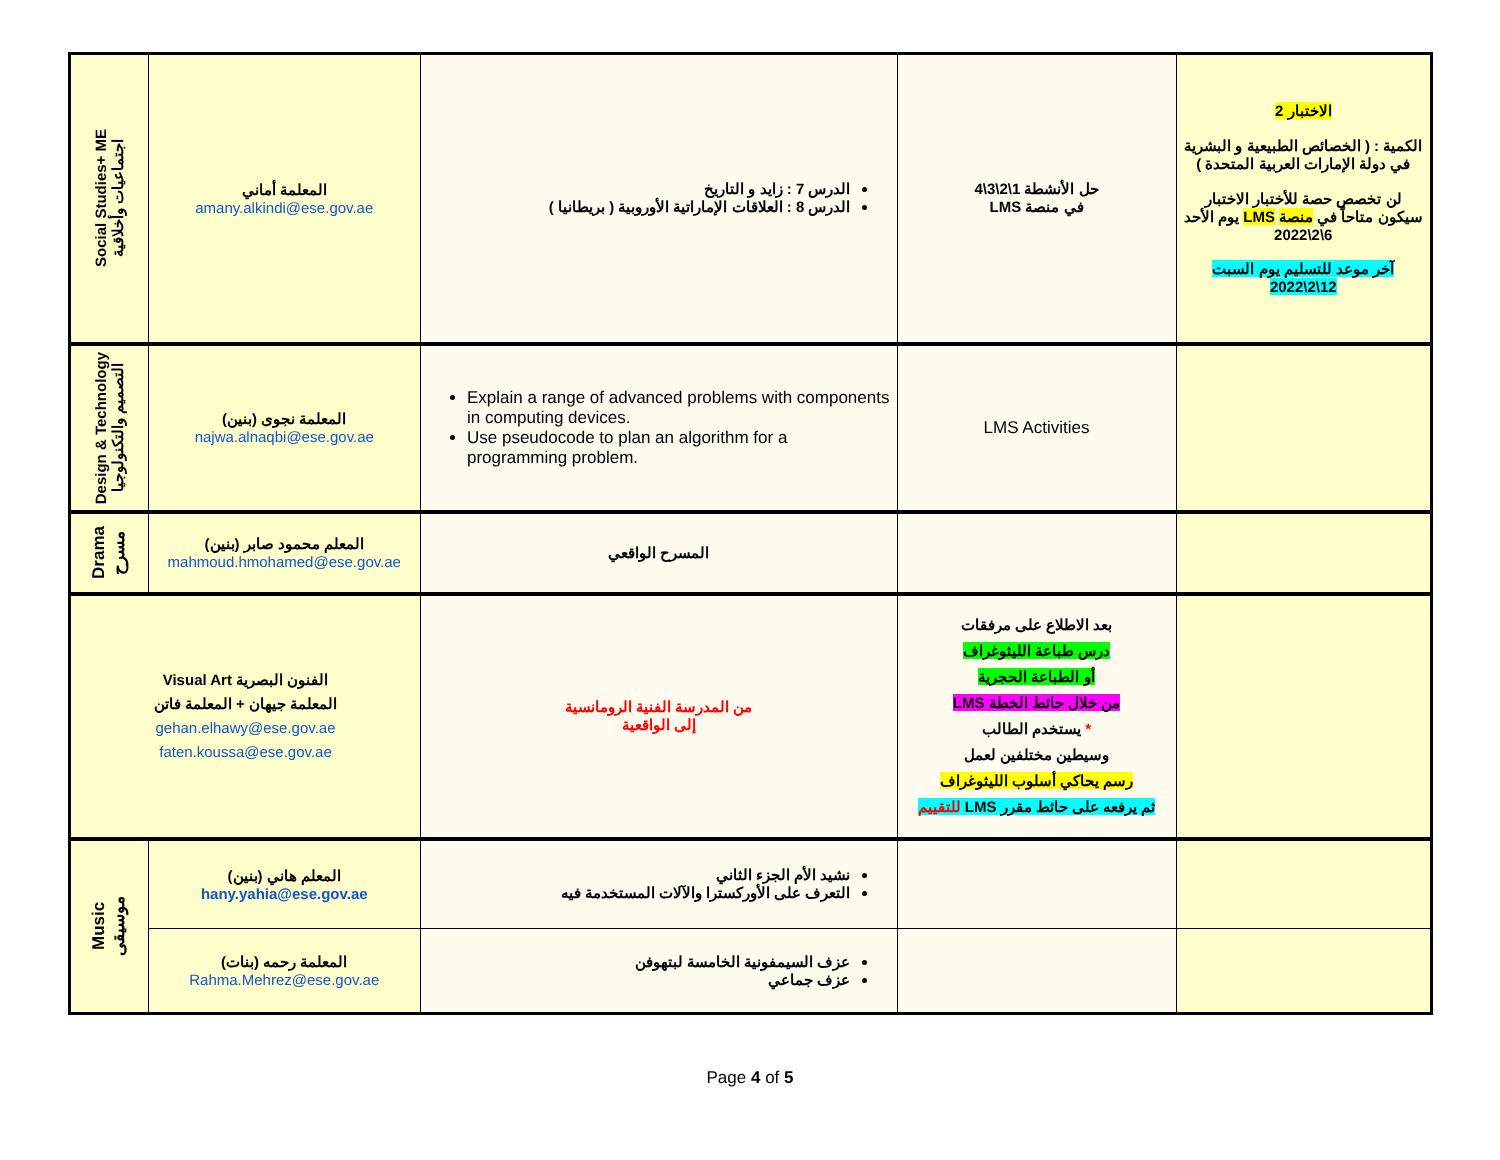| الاختبار 2 الكمية : ( الخصائص الطبيعية و البشرية في دولة الإمارات العربية المتحدة ) لن تخصص حصة للأختبار الاختبار سيكون متاحاً في منصة LMS يوم الأحد 6\2\2022 آخر موعد للتسليم يوم السبت 12\2\2022 | حل الأنشطة 1\2\3\4 في منصة LMS | الدرس 7 : زايد و التاريخ الدرس 8 : العلاقات الإماراتية الأوروبية ( بريطانيا ) | المعلمة أماني amany.alkindi@ese.gov.ae | Social Studies+ ME اجتماعيات وأخلاقية |
| | LMS Activities | Explain a range of advanced problems with components in computing devices. Use pseudocode to plan an algorithm for a programming problem. | المعلمة نجوى (بنين) najwa.alnaqbi@ese.gov.ae | Design & Technology التصميم والتكنولوجيا |
| | | المسرح الواقعي | المعلم محمود صابر (بنين) mahmoud.hmohamed@ese.gov.ae | Drama مسرح |
| | بعد الاطلاع على مرفقات درس طباعة الليثوغراف أو الطباعة الحجرية من خلال حائط الخطة LMS * يستخدم الطالب وسيطين مختلفين لعمل رسم يحاكي أسلوب الليثوغراف ثم يرفعه على حائط مقرر LMS للتقييم | من المدرسة الفنية الرومانسية إلى الواقعية | الفنون البصرية Visual Art المعلمة جيهان + المعلمة فاتن gehan.elhawy@ese.gov.ae faten.koussa@ese.gov.ae | |
| | | نشيد الأم الجزء الثاني التعرف على الأوركسترا والآلات المستخدمة فيه | المعلم هاني (بنين) hany.yahia@ese.gov.ae | Music موسيقى |
| | | عزف السيمفونية الخامسة لبتهوفن عزف جماعي | المعلمة رحمه (بنات) Rahma.Mehrez@ese.gov.ae | |
Page 4 of 5